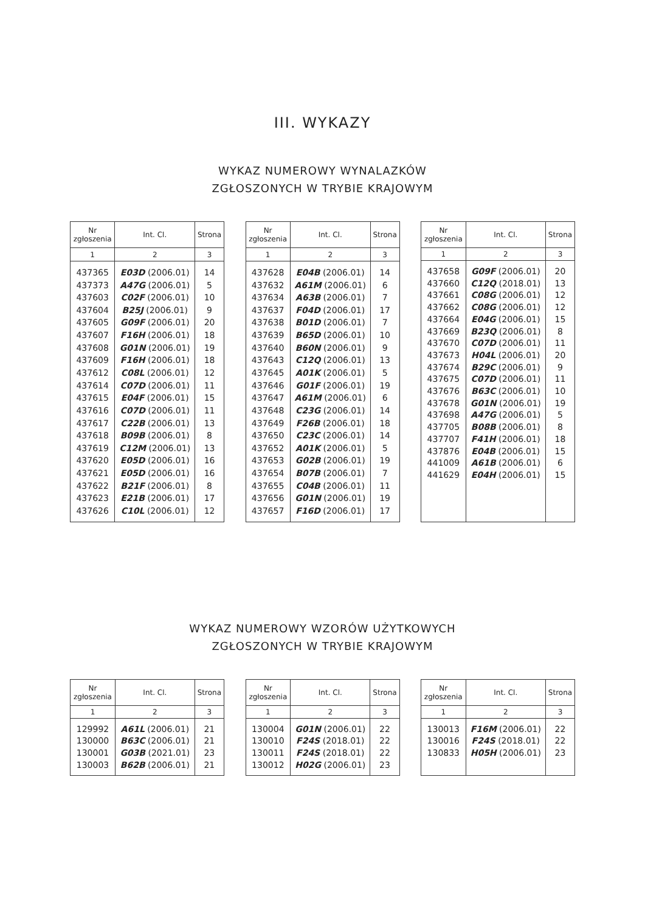III. WYKAZY
WYKAZ NUMEROWY WYNALAZKÓW
ZGŁOSZONYCH W TRYBIE KRAJOWYM
| Nr zgłoszenia | Int. Cl. | Strona |
| --- | --- | --- |
| 1 | 2 | 3 |
| 437365 | E03D (2006.01) | 14 |
| 437373 | A47G (2006.01) | 5 |
| 437603 | C02F (2006.01) | 10 |
| 437604 | B25J (2006.01) | 9 |
| 437605 | G09F (2006.01) | 20 |
| 437607 | F16H (2006.01) | 18 |
| 437608 | G01N (2006.01) | 19 |
| 437609 | F16H (2006.01) | 18 |
| 437612 | C08L (2006.01) | 12 |
| 437614 | C07D (2006.01) | 11 |
| 437615 | E04F (2006.01) | 15 |
| 437616 | C07D (2006.01) | 11 |
| 437617 | C22B (2006.01) | 13 |
| 437618 | B09B (2006.01) | 8 |
| 437619 | C12M (2006.01) | 13 |
| 437620 | E05D (2006.01) | 16 |
| 437621 | E05D (2006.01) | 16 |
| 437622 | B21F (2006.01) | 8 |
| 437623 | E21B (2006.01) | 17 |
| 437626 | C10L (2006.01) | 12 |
| Nr zgłoszenia | Int. Cl. | Strona |
| --- | --- | --- |
| 1 | 2 | 3 |
| 437628 | E04B (2006.01) | 14 |
| 437632 | A61M (2006.01) | 6 |
| 437634 | A63B (2006.01) | 7 |
| 437637 | F04D (2006.01) | 17 |
| 437638 | B01D (2006.01) | 7 |
| 437639 | B65D (2006.01) | 10 |
| 437640 | B60N (2006.01) | 9 |
| 437643 | C12Q (2006.01) | 13 |
| 437645 | A01K (2006.01) | 5 |
| 437646 | G01F (2006.01) | 19 |
| 437647 | A61M (2006.01) | 6 |
| 437648 | C23G (2006.01) | 14 |
| 437649 | F26B (2006.01) | 18 |
| 437650 | C23C (2006.01) | 14 |
| 437652 | A01K (2006.01) | 5 |
| 437653 | G02B (2006.01) | 19 |
| 437654 | B07B (2006.01) | 7 |
| 437655 | C04B (2006.01) | 11 |
| 437656 | G01N (2006.01) | 19 |
| 437657 | F16D (2006.01) | 17 |
| Nr zgłoszenia | Int. Cl. | Strona |
| --- | --- | --- |
| 1 | 2 | 3 |
| 437658 | G09F (2006.01) | 20 |
| 437660 | C12Q (2018.01) | 13 |
| 437661 | C08G (2006.01) | 12 |
| 437662 | C08G (2006.01) | 12 |
| 437664 | E04G (2006.01) | 15 |
| 437669 | B23Q (2006.01) | 8 |
| 437670 | C07D (2006.01) | 11 |
| 437673 | H04L (2006.01) | 20 |
| 437674 | B29C (2006.01) | 9 |
| 437675 | C07D (2006.01) | 11 |
| 437676 | B63C (2006.01) | 10 |
| 437678 | G01N (2006.01) | 19 |
| 437698 | A47G (2006.01) | 5 |
| 437705 | B08B (2006.01) | 8 |
| 437707 | F41H (2006.01) | 18 |
| 437876 | E04B (2006.01) | 15 |
| 441009 | A61B (2006.01) | 6 |
| 441629 | E04H (2006.01) | 15 |
WYKAZ NUMEROWY WZORÓW UŻYTKOWYCH
ZGŁOSZONYCH W TRYBIE KRAJOWYM
| Nr zgłoszenia | Int. Cl. | Strona |
| --- | --- | --- |
| 1 | 2 | 3 |
| 129992 | A61L (2006.01) | 21 |
| 130000 | B63C (2006.01) | 21 |
| 130001 | G03B (2021.01) | 23 |
| 130003 | B62B (2006.01) | 21 |
| Nr zgłoszenia | Int. Cl. | Strona |
| --- | --- | --- |
| 1 | 2 | 3 |
| 130004 | G01N (2006.01) | 22 |
| 130010 | F24S (2018.01) | 22 |
| 130011 | F24S (2018.01) | 22 |
| 130012 | H02G (2006.01) | 23 |
| Nr zgłoszenia | Int. Cl. | Strona |
| --- | --- | --- |
| 1 | 2 | 3 |
| 130013 | F16M (2006.01) | 22 |
| 130016 | F24S (2018.01) | 22 |
| 130833 | H05H (2006.01) | 23 |